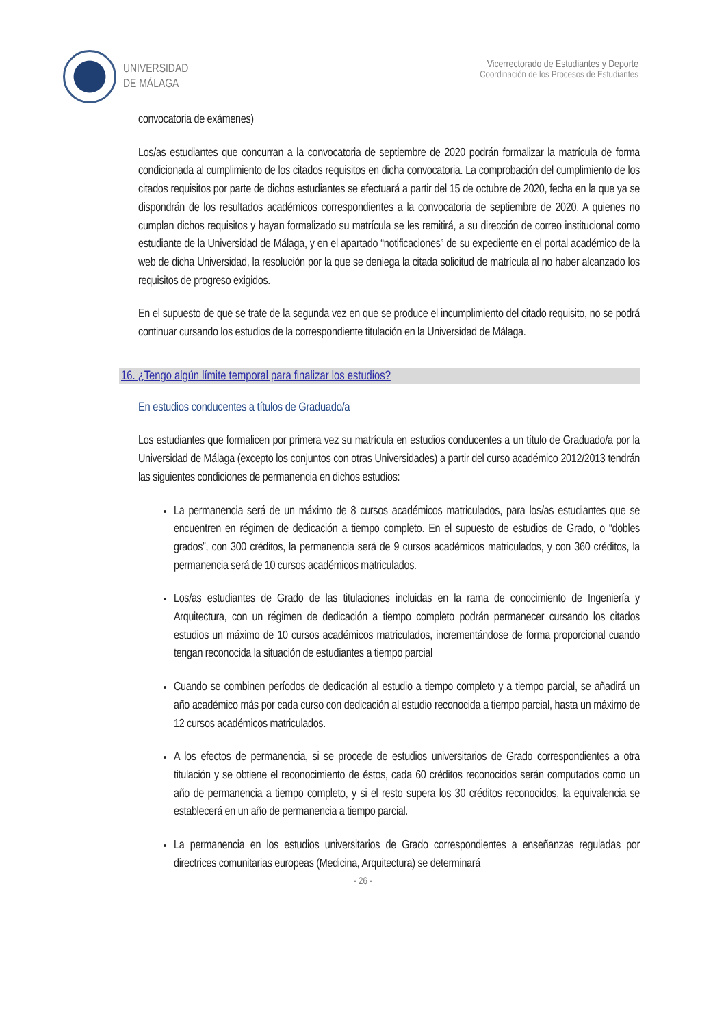UNIVERSIDAD
DE MÁLAGA
Vicerrectorado de Estudiantes y Deporte
Coordinación de los Procesos de Estudiantes
convocatoria de exámenes)
Los/as estudiantes que concurran a la convocatoria de septiembre de 2020 podrán formalizar la matrícula de forma condicionada al cumplimiento de los citados requisitos en dicha convocatoria. La comprobación del cumplimiento de los citados requisitos por parte de dichos estudiantes se efectuará a partir del 15 de octubre de 2020, fecha en la que ya se dispondrán de los resultados académicos correspondientes a la convocatoria de septiembre de 2020. A quienes no cumplan dichos requisitos y hayan formalizado su matrícula se les remitirá, a su dirección de correo institucional como estudiante de la Universidad de Málaga, y en el apartado “notificaciones” de su expediente en el portal académico de la web de dicha Universidad, la resolución por la que se deniega la citada solicitud de matrícula al no haber alcanzado los requisitos de progreso exigidos.
En el supuesto de que se trate de la segunda vez en que se produce el incumplimiento del citado requisito, no se podrá continuar cursando los estudios de la correspondiente titulación en la Universidad de Málaga.
16. ¿Tengo algún límite temporal para finalizar los estudios?
En estudios conducentes a títulos de Graduado/a
Los estudiantes que formalicen por primera vez su matrícula en estudios conducentes a un título de Graduado/a por la Universidad de Málaga (excepto los conjuntos con otras Universidades) a partir del curso académico 2012/2013 tendrán las siguientes condiciones de permanencia en dichos estudios:
La permanencia será de un máximo de 8 cursos académicos matriculados, para los/as estudiantes que se encuentren en régimen de dedicación a tiempo completo. En el supuesto de estudios de Grado, o “dobles grados”, con 300 créditos, la permanencia será de 9 cursos académicos matriculados, y con 360 créditos, la permanencia será de 10 cursos académicos matriculados.
Los/as estudiantes de Grado de las titulaciones incluidas en la rama de conocimiento de Ingeniería y Arquitectura, con un régimen de dedicación a tiempo completo podrán permanecer cursando los citados estudios un máximo de 10 cursos académicos matriculados, incrementándose de forma proporcional cuando tengan reconocida la situación de estudiantes a tiempo parcial
Cuando se combinen períodos de dedicación al estudio a tiempo completo y a tiempo parcial, se añadirá un año académico más por cada curso con dedicación al estudio reconocida a tiempo parcial, hasta un máximo de 12 cursos académicos matriculados.
A los efectos de permanencia, si se procede de estudios universitarios de Grado correspondientes a otra titulación y se obtiene el reconocimiento de éstos, cada 60 créditos reconocidos serán computados como un año de permanencia a tiempo completo, y si el resto supera los 30 créditos reconocidos, la equivalencia se establecerá en un año de permanencia a tiempo parcial.
La permanencia en los estudios universitarios de Grado correspondientes a enseñanzas reguladas por directrices comunitarias europeas (Medicina, Arquitectura) se determinará
- 26 -